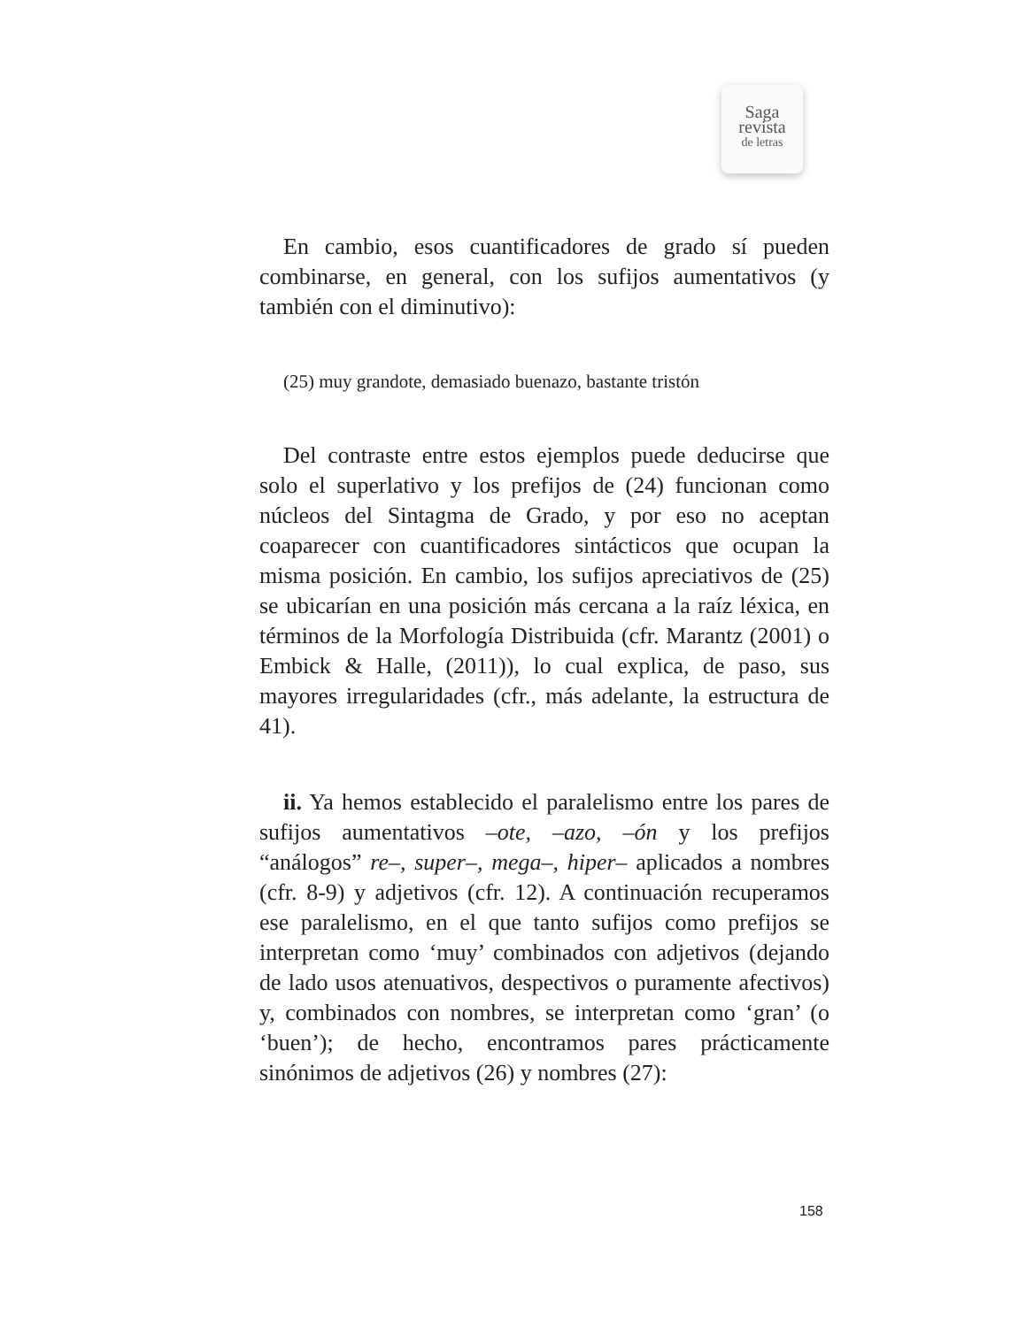Saga
revista
de letras
En cambio, esos cuantificadores de grado sí pueden combinarse, en general, con los sufijos aumentativos (y también con el diminutivo):
(25) muy grandote, demasiado buenazo, bastante tristón
Del contraste entre estos ejemplos puede deducirse que solo el superlativo y los prefijos de (24) funcionan como núcleos del Sintagma de Grado, y por eso no aceptan coaparecer con cuantificadores sintácticos que ocupan la misma posición. En cambio, los sufijos apreciativos de (25) se ubicarían en una posición más cercana a la raíz léxica, en términos de la Morfología Distribuida (cfr. Marantz (2001) o Embick & Halle, (2011)), lo cual explica, de paso, sus mayores irregularidades (cfr., más adelante, la estructura de 41).
ii. Ya hemos establecido el paralelismo entre los pares de sufijos aumentativos –ote, –azo, –ón y los prefijos “análogos” re–, super–, mega–, hiper– aplicados a nombres (cfr. 8-9) y adjetivos (cfr. 12). A continuación recuperamos ese paralelismo, en el que tanto sufijos como prefijos se interpretan como ‘muy’ combinados con adjetivos (dejando de lado usos atenuativos, despectivos o puramente afectivos) y, combinados con nombres, se interpretan como ‘gran’ (o ‘buen’); de hecho, encontramos pares prácticamente sinónimos de adjetivos (26) y nombres (27):
158